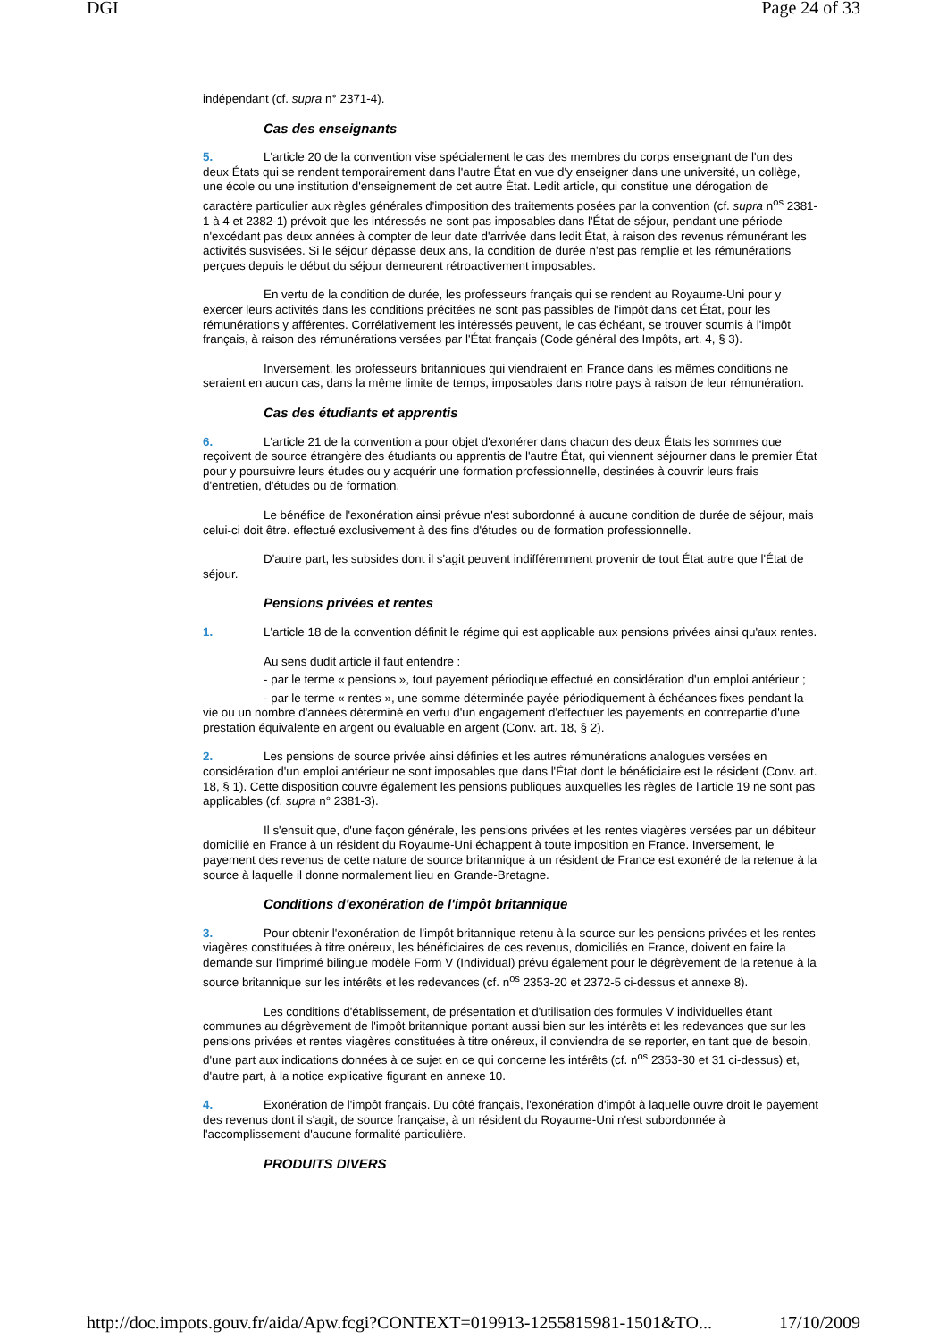DGI Page 24 of 33
indépendant (cf. supra n° 2371-4).
Cas des enseignants
5. L'article 20 de la convention vise spécialement le cas des membres du corps enseignant de l'un des deux États qui se rendent temporairement dans l'autre État en vue d'y enseigner dans une université, un collège, une école ou une institution d'enseignement de cet autre État. Ledit article, qui constitue une dérogation de caractère particulier aux règles générales d'imposition des traitements posées par la convention (cf. supra n<sup>os</sup> 2381-1 à 4 et 2382-1) prévoit que les intéressés ne sont pas imposables dans l'État de séjour, pendant une période n'excédant pas deux années à compter de leur date d'arrivée dans ledit État, à raison des revenus rémunérant les activités susvisées. Si le séjour dépasse deux ans, la condition de durée n'est pas remplie et les rémunérations perçues depuis le début du séjour demeurent rétroactivement imposables.
En vertu de la condition de durée, les professeurs français qui se rendent au Royaume-Uni pour y exercer leurs activités dans les conditions précitées ne sont pas passibles de l'impôt dans cet État, pour les rémunérations y afférentes. Corrélativement les intéressés peuvent, le cas échéant, se trouver soumis à l'impôt français, à raison des rémunérations versées par l'État français (Code général des Impôts, art. 4, § 3).
Inversement, les professeurs britanniques qui viendraient en France dans les mêmes conditions ne seraient en aucun cas, dans la même limite de temps, imposables dans notre pays à raison de leur rémunération.
Cas des étudiants et apprentis
6. L'article 21 de la convention a pour objet d'exonérer dans chacun des deux États les sommes que reçoivent de source étrangère des étudiants ou apprentis de l'autre État, qui viennent séjourner dans le premier État pour y poursuivre leurs études ou y acquérir une formation professionnelle, destinées à couvrir leurs frais d'entretien, d'études ou de formation.
Le bénéfice de l'exonération ainsi prévue n'est subordonné à aucune condition de durée de séjour, mais celui-ci doit être. effectué exclusivement à des fins d'études ou de formation professionnelle.
D'autre part, les subsides dont il s'agit peuvent indifféremment provenir de tout État autre que l'État de séjour.
Pensions privées et rentes
1. L'article 18 de la convention définit le régime qui est applicable aux pensions privées ainsi qu'aux rentes.
Au sens dudit article il faut entendre :
- par le terme « pensions », tout payement périodique effectué en considération d'un emploi antérieur ;
- par le terme « rentes », une somme déterminée payée périodiquement à échéances fixes pendant la vie ou un nombre d'années déterminé en vertu d'un engagement d'effectuer les payements en contrepartie d'une prestation équivalente en argent ou évaluable en argent (Conv. art. 18, § 2).
2. Les pensions de source privée ainsi définies et les autres rémunérations analogues versées en considération d'un emploi antérieur ne sont imposables que dans l'État dont le bénéficiaire est le résident (Conv. art. 18, § 1). Cette disposition couvre également les pensions publiques auxquelles les règles de l'article 19 ne sont pas applicables (cf. supra n° 2381-3).
Il s'ensuit que, d'une façon générale, les pensions privées et les rentes viagères versées par un débiteur domicilié en France à un résident du Royaume-Uni échappent à toute imposition en France. Inversement, le payement des revenus de cette nature de source britannique à un résident de France est exonéré de la retenue à la source à laquelle il donne normalement lieu en Grande-Bretagne.
Conditions d'exonération de l'impôt britannique
3. Pour obtenir l'exonération de l'impôt britannique retenu à la source sur les pensions privées et les rentes viagères constituées à titre onéreux, les bénéficiaires de ces revenus, domiciliés en France, doivent en faire la demande sur l'imprimé bilingue modèle Form V (Individual) prévu également pour le dégrèvement de la retenue à la source britannique sur les intérêts et les redevances (cf. n<sup>os</sup> 2353-20 et 2372-5 ci-dessus et annexe 8).
Les conditions d'établissement, de présentation et d'utilisation des formules V individuelles étant communes au dégrèvement de l'impôt britannique portant aussi bien sur les intérêts et les redevances que sur les pensions privées et rentes viagères constituées à titre onéreux, il conviendra de se reporter, en tant que de besoin, d'une part aux indications données à ce sujet en ce qui concerne les intérêts (cf. n<sup>os</sup> 2353-30 et 31 ci-dessus) et, d'autre part, à la notice explicative figurant en annexe 10.
4. Exonération de l'impôt français. Du côté français, l'exonération d'impôt à laquelle ouvre droit le payement des revenus dont il s'agit, de source française, à un résident du Royaume-Uni n'est subordonnée à l'accomplissement d'aucune formalité particulière.
PRODUITS DIVERS
http://doc.impots.gouv.fr/aida/Apw.fcgi?CONTEXT=019913-1255815981-1501&TO... 17/10/2009